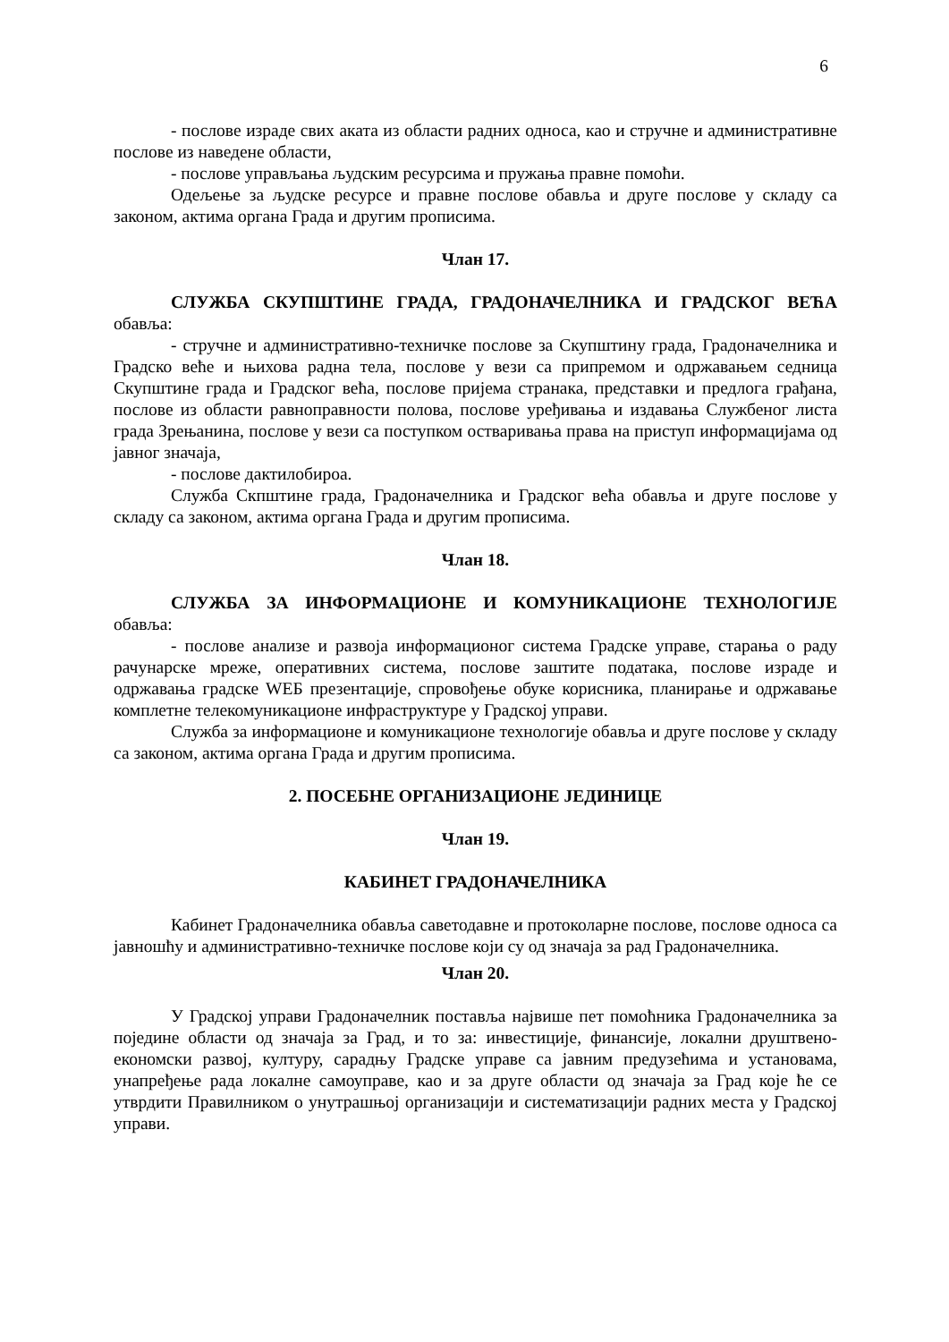6
- послове израде свих аката из области радних односа, као и стручне и административне послове из наведене области,
- послове управљања људским ресурсима и пружања правне помоћи.
Одељење за људске ресурсе и правне послове обавља и друге послове у складу са законом, актима органа Града и другим прописима.
Члан 17.
СЛУЖБА СКУПШТИНЕ ГРАДА, ГРАДОНАЧЕЛНИКА И ГРАДСКОГ ВЕЋА обавља:
- стручне и административно-техничке послове за Скупштину града, Градоначелника и Градско веће и њихова радна тела, послове у вези са припремом и одржавањем седница Скупштине града и Градског већа, послове пријема странака, представки и предлога грађана, послове из области равноправности полова, послове уређивања и издавања Службеног листа града Зрењанина, послове у вези са поступком остваривања права на приступ информацијама од јавног значаја,
- послове дактилобироа.
Служба Скпштине града, Градоначелника и Градског већа обавља и друге послове у складу са законом, актима органа Града и другим прописима.
Члан 18.
СЛУЖБА ЗА ИНФОРМАЦИОНЕ И КОМУНИКАЦИОНЕ ТЕХНОЛОГИЈЕ обавља:
- послове анализе и развоја информационог система Градске управе, старања о раду рачунарске мреже, оперативних система, послове заштите података, послове израде и одржавања градске WEБ презентације, спровођење обуке корисника, планирање и одржавање комплетне телекомуникационе инфраструктуре у Градској управи.
Служба за информационе и комуникационе технологије обавља и друге послове у складу са законом, актима органа Града и другим прописима.
2. ПОСЕБНЕ ОРГАНИЗАЦИОНЕ ЈЕДИНИЦЕ
Члан 19.
КАБИНЕТ ГРАДОНАЧЕЛНИКА
Кабинет Градоначелника обавља саветодавне и протоколарне послове, послове односа са јавношћу и административно-техничке послове који су од значаја за рад Градоначелника.
Члан 20.
У Градској управи Градоначелник поставља највише пет помоћника Градоначелника за поједине области од значаја за Град, и то за: инвестиције, финансије, локални друштвено-економски развој, културу, сарадњу Градске управе са јавним предузећима и установама, унапређење рада локалне самоуправе, као и за друге области од значаја за Град које ће се утврдити Правилником о унутрашњој организацији и систематизацији радних места у Градској управи.